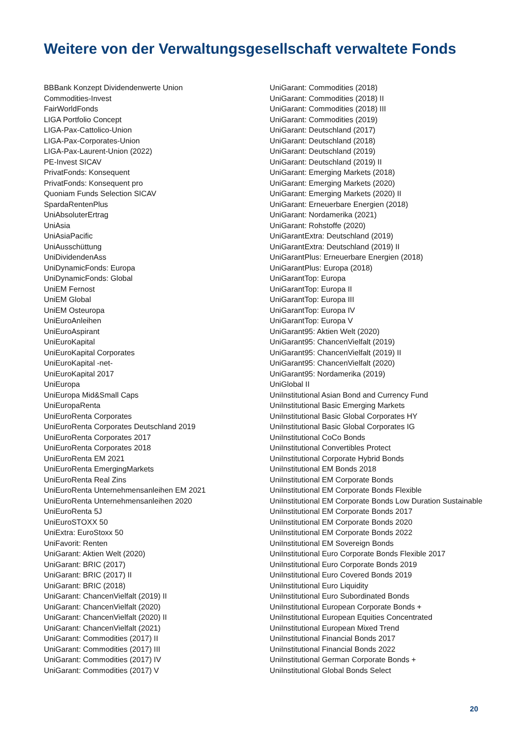Weitere von der Verwaltungsgesellschaft verwaltete Fonds
BBBank Konzept Dividendenwerte Union
Commodities-Invest
FairWorldFonds
LIGA Portfolio Concept
LIGA-Pax-Cattolico-Union
LIGA-Pax-Corporates-Union
LIGA-Pax-Laurent-Union (2022)
PE-Invest SICAV
PrivatFonds: Konsequent
PrivatFonds: Konsequent pro
Quoniam Funds Selection SICAV
SpardaRentenPlus
UniAbsoluterErtrag
UniAsia
UniAsiaPacific
UniAusschüttung
UniDividendenAss
UniDynamicFonds: Europa
UniDynamicFonds: Global
UniEM Fernost
UniEM Global
UniEM Osteuropa
UniEuroAnleihen
UniEuroAspirant
UniEuroKapital
UniEuroKapital Corporates
UniEuroKapital -net-
UniEuroKapital 2017
UniEuropa
UniEuropa Mid&Small Caps
UniEuropaRenta
UniEuroRenta Corporates
UniEuroRenta Corporates Deutschland 2019
UniEuroRenta Corporates 2017
UniEuroRenta Corporates 2018
UniEuroRenta EM 2021
UniEuroRenta EmergingMarkets
UniEuroRenta Real Zins
UniEuroRenta Unternehmensanleihen EM 2021
UniEuroRenta Unternehmensanleihen 2020
UniEuroRenta 5J
UniEuroSTOXX 50
UniExtra: EuroStoxx 50
UniFavorit: Renten
UniGarant: Aktien Welt (2020)
UniGarant: BRIC (2017)
UniGarant: BRIC (2017) II
UniGarant: BRIC (2018)
UniGarant: ChancenVielfalt (2019) II
UniGarant: ChancenVielfalt (2020)
UniGarant: ChancenVielfalt (2020) II
UniGarant: ChancenVielfalt (2021)
UniGarant: Commodities (2017) II
UniGarant: Commodities (2017) III
UniGarant: Commodities (2017) IV
UniGarant: Commodities (2017) V
UniGarant: Commodities (2018)
UniGarant: Commodities (2018) II
UniGarant: Commodities (2018) III
UniGarant: Commodities (2019)
UniGarant: Deutschland (2017)
UniGarant: Deutschland (2018)
UniGarant: Deutschland (2019)
UniGarant: Deutschland (2019) II
UniGarant: Emerging Markets (2018)
UniGarant: Emerging Markets (2020)
UniGarant: Emerging Markets (2020) II
UniGarant: Erneuerbare Energien (2018)
UniGarant: Nordamerika (2021)
UniGarant: Rohstoffe (2020)
UniGarantExtra: Deutschland (2019)
UniGarantExtra: Deutschland (2019) II
UniGarantPlus: Erneuerbare Energien (2018)
UniGarantPlus: Europa (2018)
UniGarantTop: Europa
UniGarantTop: Europa II
UniGarantTop: Europa III
UniGarantTop: Europa IV
UniGarantTop: Europa V
UniGarant95: Aktien Welt (2020)
UniGarant95: ChancenVielfalt (2019)
UniGarant95: ChancenVielfalt (2019) II
UniGarant95: ChancenVielfalt (2020)
UniGarant95: Nordamerika (2019)
UniGlobal II
UniInstitutional Asian Bond and Currency Fund
UniInstitutional Basic Emerging Markets
UniInstitutional Basic Global Corporates HY
UniInstitutional Basic Global Corporates IG
UniInstitutional CoCo Bonds
UniInstitutional Convertibles Protect
UniInstitutional Corporate Hybrid Bonds
UniInstitutional EM Bonds 2018
UniInstitutional EM Corporate Bonds
UniInstitutional EM Corporate Bonds Flexible
UniInstitutional EM Corporate Bonds Low Duration Sustainable
UniInstitutional EM Corporate Bonds 2017
UniInstitutional EM Corporate Bonds 2020
UniInstitutional EM Corporate Bonds 2022
UniInstitutional EM Sovereign Bonds
UniInstitutional Euro Corporate Bonds Flexible 2017
UniInstitutional Euro Corporate Bonds 2019
UniInstitutional Euro Covered Bonds 2019
UniInstitutional Euro Liquidity
UniInstitutional Euro Subordinated Bonds
UniInstitutional European Corporate Bonds +
UniInstitutional European Equities Concentrated
UniInstitutional European Mixed Trend
UniInstitutional Financial Bonds 2017
UniInstitutional Financial Bonds 2022
UniInstitutional German Corporate Bonds +
UniInstitutional Global Bonds Select
20